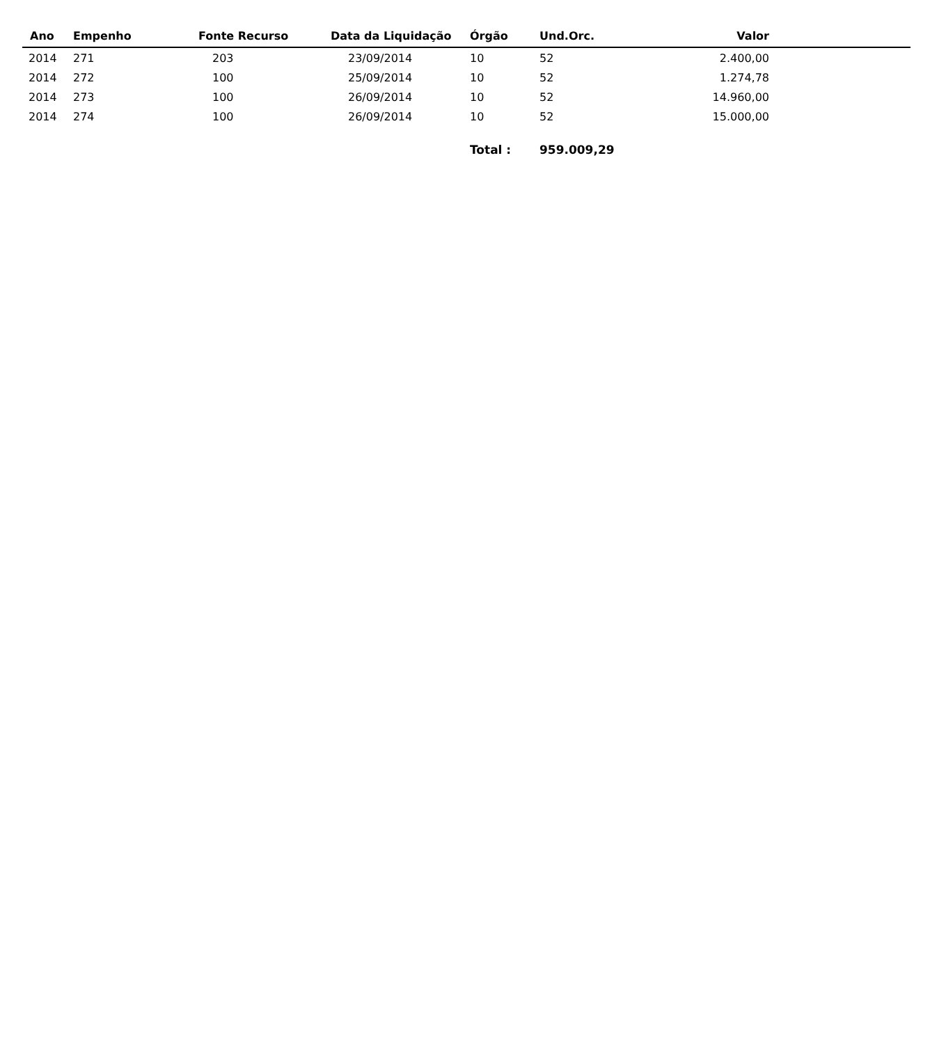| Ano | Empenho | Fonte Recurso | Data da Liquidação | Órgão | Und.Orc. | Valor | |
| --- | --- | --- | --- | --- | --- | --- | --- |
| 2014 | 271 | 203 | 23/09/2014 | 10 | 52 | 2.400,00 | |
| 2014 | 272 | 100 | 25/09/2014 | 10 | 52 | 1.274,78 | |
| 2014 | 273 | 100 | 26/09/2014 | 10 | 52 | 14.960,00 | |
| 2014 | 274 | 100 | 26/09/2014 | 10 | 52 | 15.000,00 | |
| | | | | Total : | 959.009,29 | | |